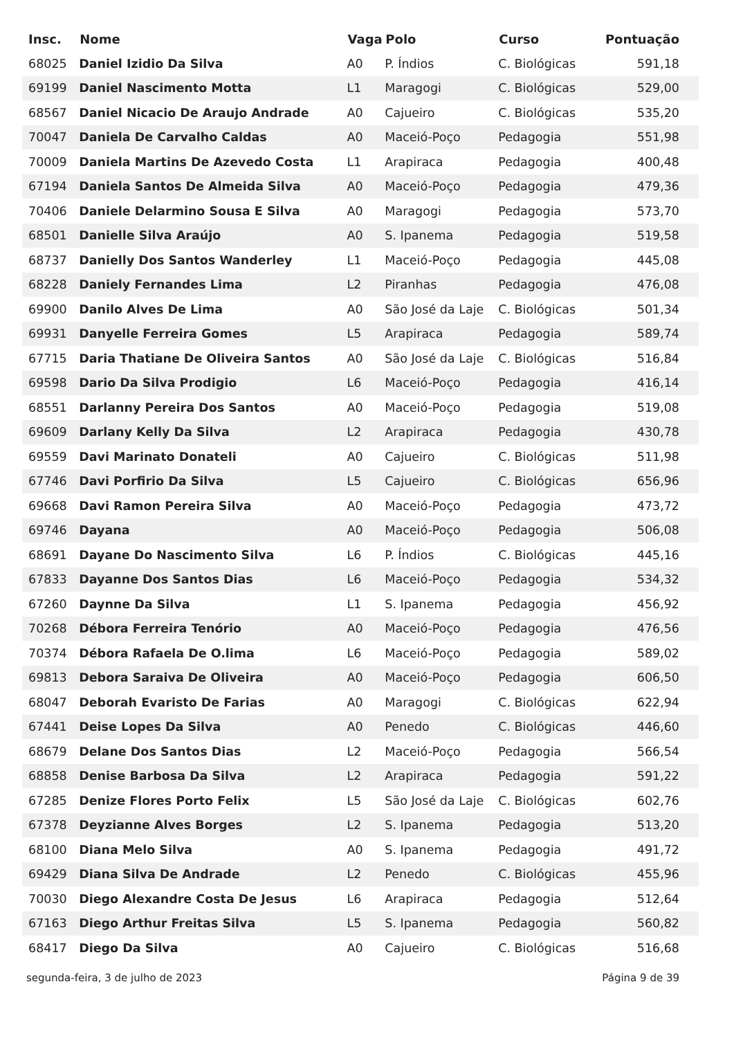| Insc. | Nome | Vaga | Polo | Curso | Pontuação |
| --- | --- | --- | --- | --- | --- |
| 68025 | Daniel Izidio Da Silva | A0 | P. Índios | C. Biológicas | 591,18 |
| 69199 | Daniel Nascimento Motta | L1 | Maragogi | C. Biológicas | 529,00 |
| 68567 | Daniel Nicacio De Araujo Andrade | A0 | Cajueiro | C. Biológicas | 535,20 |
| 70047 | Daniela De Carvalho Caldas | A0 | Maceió-Poço | Pedagogia | 551,98 |
| 70009 | Daniela Martins De Azevedo Costa | L1 | Arapiraca | Pedagogia | 400,48 |
| 67194 | Daniela Santos De Almeida Silva | A0 | Maceió-Poço | Pedagogia | 479,36 |
| 70406 | Daniele Delarmino Sousa E Silva | A0 | Maragogi | Pedagogia | 573,70 |
| 68501 | Danielle Silva Araújo | A0 | S. Ipanema | Pedagogia | 519,58 |
| 68737 | Danielly Dos Santos Wanderley | L1 | Maceió-Poço | Pedagogia | 445,08 |
| 68228 | Daniely Fernandes Lima | L2 | Piranhas | Pedagogia | 476,08 |
| 69900 | Danilo Alves De Lima | A0 | São José da Laje | C. Biológicas | 501,34 |
| 69931 | Danyelle Ferreira Gomes | L5 | Arapiraca | Pedagogia | 589,74 |
| 67715 | Daria Thatiane De Oliveira Santos | A0 | São José da Laje | C. Biológicas | 516,84 |
| 69598 | Dario Da Silva Prodigio | L6 | Maceió-Poço | Pedagogia | 416,14 |
| 68551 | Darlanny Pereira Dos Santos | A0 | Maceió-Poço | Pedagogia | 519,08 |
| 69609 | Darlany Kelly Da Silva | L2 | Arapiraca | Pedagogia | 430,78 |
| 69559 | Davi Marinato Donateli | A0 | Cajueiro | C. Biológicas | 511,98 |
| 67746 | Davi Porfirio Da Silva | L5 | Cajueiro | C. Biológicas | 656,96 |
| 69668 | Davi Ramon Pereira Silva | A0 | Maceió-Poço | Pedagogia | 473,72 |
| 69746 | Dayana | A0 | Maceió-Poço | Pedagogia | 506,08 |
| 68691 | Dayane Do Nascimento Silva | L6 | P. Índios | C. Biológicas | 445,16 |
| 67833 | Dayanne Dos Santos Dias | L6 | Maceió-Poço | Pedagogia | 534,32 |
| 67260 | Daynne Da Silva | L1 | S. Ipanema | Pedagogia | 456,92 |
| 70268 | Débora Ferreira Tenório | A0 | Maceió-Poço | Pedagogia | 476,56 |
| 70374 | Débora Rafaela De O.lima | L6 | Maceió-Poço | Pedagogia | 589,02 |
| 69813 | Debora Saraiva De Oliveira | A0 | Maceió-Poço | Pedagogia | 606,50 |
| 68047 | Deborah Evaristo De Farias | A0 | Maragogi | C. Biológicas | 622,94 |
| 67441 | Deise Lopes Da Silva | A0 | Penedo | C. Biológicas | 446,60 |
| 68679 | Delane Dos Santos Dias | L2 | Maceió-Poço | Pedagogia | 566,54 |
| 68858 | Denise Barbosa Da Silva | L2 | Arapiraca | Pedagogia | 591,22 |
| 67285 | Denize Flores Porto Felix | L5 | São José da Laje | C. Biológicas | 602,76 |
| 67378 | Deyzianne Alves Borges | L2 | S. Ipanema | Pedagogia | 513,20 |
| 68100 | Diana Melo Silva | A0 | S. Ipanema | Pedagogia | 491,72 |
| 69429 | Diana Silva De Andrade | L2 | Penedo | C. Biológicas | 455,96 |
| 70030 | Diego Alexandre Costa De Jesus | L6 | Arapiraca | Pedagogia | 512,64 |
| 67163 | Diego Arthur Freitas Silva | L5 | S. Ipanema | Pedagogia | 560,82 |
| 68417 | Diego Da Silva | A0 | Cajueiro | C. Biológicas | 516,68 |
segunda-feira, 3 de julho de 2023 Página 9 de 39